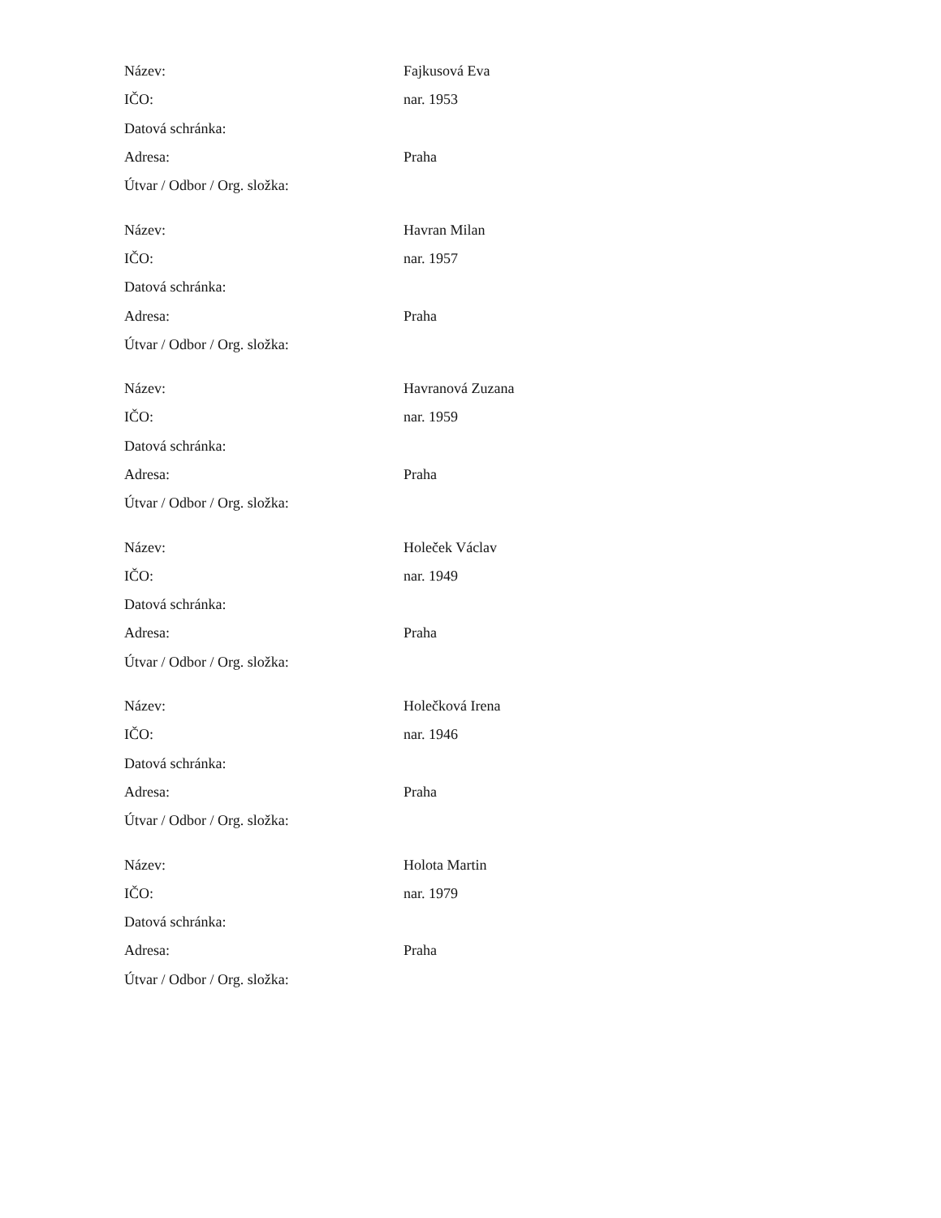| Název: | Fajkusová Eva |
| IČO: | nar. 1953 |
| Datová schránka: | |
| Adresa: | Praha |
| Útvar / Odbor / Org. složka: | |
| Název: | Havran Milan |
| IČO: | nar. 1957 |
| Datová schránka: | |
| Adresa: | Praha |
| Útvar / Odbor / Org. složka: | |
| Název: | Havranová Zuzana |
| IČO: | nar. 1959 |
| Datová schránka: | |
| Adresa: | Praha |
| Útvar / Odbor / Org. složka: | |
| Název: | Holeček Václav |
| IČO: | nar. 1949 |
| Datová schránka: | |
| Adresa: | Praha |
| Útvar / Odbor / Org. složka: | |
| Název: | Holečková Irena |
| IČO: | nar. 1946 |
| Datová schránka: | |
| Adresa: | Praha |
| Útvar / Odbor / Org. složka: | |
| Název: | Holota Martin |
| IČO: | nar. 1979 |
| Datová schránka: | |
| Adresa: | Praha |
| Útvar / Odbor / Org. složka: | |